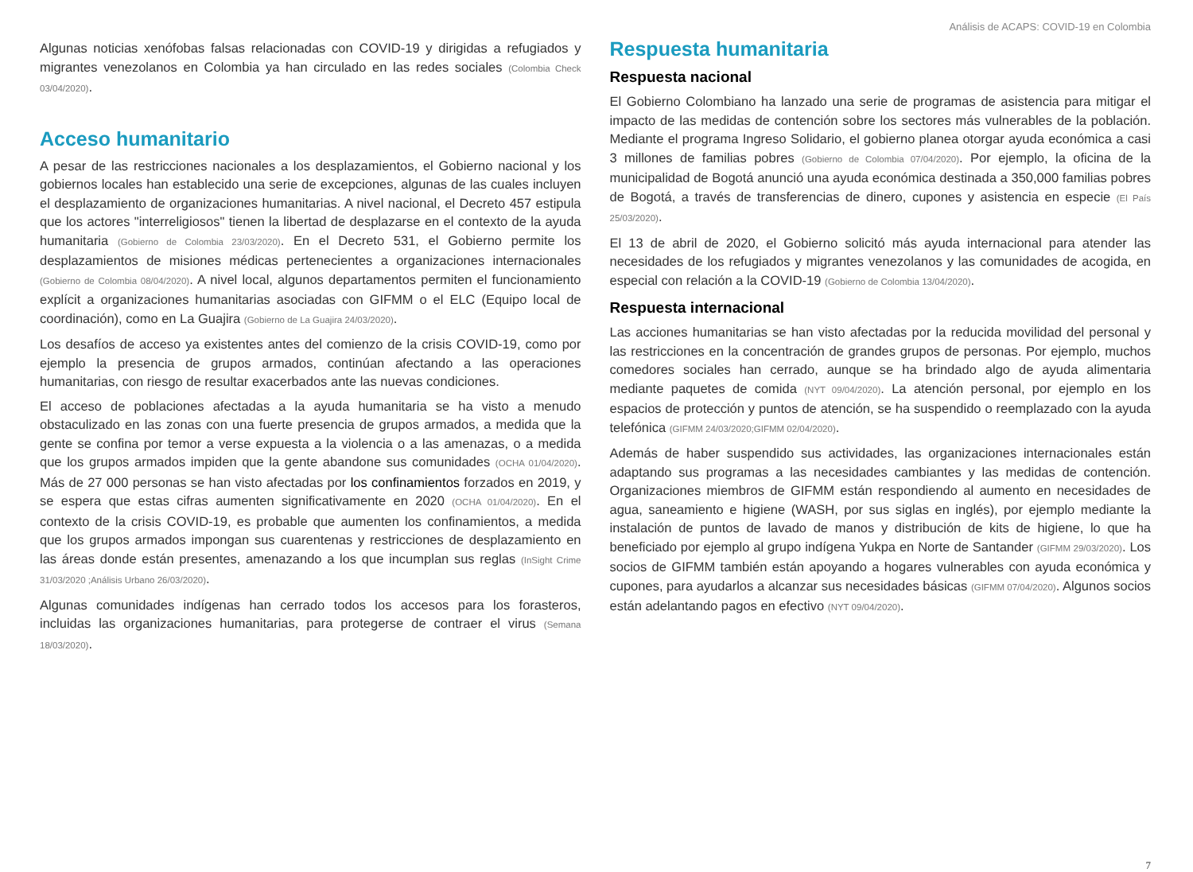Análisis de ACAPS: COVID-19 en Colombia
Algunas noticias xenófobas falsas relacionadas con COVID-19 y dirigidas a refugiados y migrantes venezolanos en Colombia ya han circulado en las redes sociales (Colombia Check 03/04/2020).
Acceso humanitario
A pesar de las restricciones nacionales a los desplazamientos, el Gobierno nacional y los gobiernos locales han establecido una serie de excepciones, algunas de las cuales incluyen el desplazamiento de organizaciones humanitarias. A nivel nacional, el Decreto 457 estipula que los actores "interreligiosos" tienen la libertad de desplazarse en el contexto de la ayuda humanitaria (Gobierno de Colombia 23/03/2020). En el Decreto 531, el Gobierno permite los desplazamientos de misiones médicas pertenecientes a organizaciones internacionales (Gobierno de Colombia 08/04/2020). A nivel local, algunos departamentos permiten el funcionamiento explícit a organizaciones humanitarias asociadas con GIFMM o el ELC (Equipo local de coordinación), como en La Guajira (Gobierno de La Guajira 24/03/2020).
Los desafíos de acceso ya existentes antes del comienzo de la crisis COVID-19, como por ejemplo la presencia de grupos armados, continúan afectando a las operaciones humanitarias, con riesgo de resultar exacerbados ante las nuevas condiciones.
El acceso de poblaciones afectadas a la ayuda humanitaria se ha visto a menudo obstaculizado en las zonas con una fuerte presencia de grupos armados, a medida que la gente se confina por temor a verse expuesta a la violencia o a las amenazas, o a medida que los grupos armados impiden que la gente abandone sus comunidades (OCHA 01/04/2020). Más de 27 000 personas se han visto afectadas por los confinamientos forzados en 2019, y se espera que estas cifras aumenten significativamente en 2020 (OCHA 01/04/2020). En el contexto de la crisis COVID-19, es probable que aumenten los confinamientos, a medida que los grupos armados impongan sus cuarentenas y restricciones de desplazamiento en las áreas donde están presentes, amenazando a los que incumplan sus reglas (InSight Crime 31/03/2020 ;Análisis Urbano 26/03/2020).
Algunas comunidades indígenas han cerrado todos los accesos para los forasteros, incluidas las organizaciones humanitarias, para protegerse de contraer el virus (Semana 18/03/2020).
Respuesta humanitaria
Respuesta nacional
El Gobierno Colombiano ha lanzado una serie de programas de asistencia para mitigar el impacto de las medidas de contención sobre los sectores más vulnerables de la población. Mediante el programa Ingreso Solidario, el gobierno planea otorgar ayuda económica a casi 3 millones de familias pobres (Gobierno de Colombia 07/04/2020). Por ejemplo, la oficina de la municipalidad de Bogotá anunció una ayuda económica destinada a 350,000 familias pobres de Bogotá, a través de transferencias de dinero, cupones y asistencia en especie (El País 25/03/2020).
El 13 de abril de 2020, el Gobierno solicitó más ayuda internacional para atender las necesidades de los refugiados y migrantes venezolanos y las comunidades de acogida, en especial con relación a la COVID-19 (Gobierno de Colombia 13/04/2020).
Respuesta internacional
Las acciones humanitarias se han visto afectadas por la reducida movilidad del personal y las restricciones en la concentración de grandes grupos de personas. Por ejemplo, muchos comedores sociales han cerrado, aunque se ha brindado algo de ayuda alimentaria mediante paquetes de comida (NYT 09/04/2020). La atención personal, por ejemplo en los espacios de protección y puntos de atención, se ha suspendido o reemplazado con la ayuda telefónica (GIFMM 24/03/2020;GIFMM 02/04/2020).
Además de haber suspendido sus actividades, las organizaciones internacionales están adaptando sus programas a las necesidades cambiantes y las medidas de contención. Organizaciones miembros de GIFMM están respondiendo al aumento en necesidades de agua, saneamiento e higiene (WASH, por sus siglas en inglés), por ejemplo mediante la instalación de puntos de lavado de manos y distribución de kits de higiene, lo que ha beneficiado por ejemplo al grupo indígena Yukpa en Norte de Santander (GIFMM 29/03/2020). Los socios de GIFMM también están apoyando a hogares vulnerables con ayuda económica y cupones, para ayudarlos a alcanzar sus necesidades básicas (GIFMM 07/04/2020). Algunos socios están adelantando pagos en efectivo (NYT 09/04/2020).
7